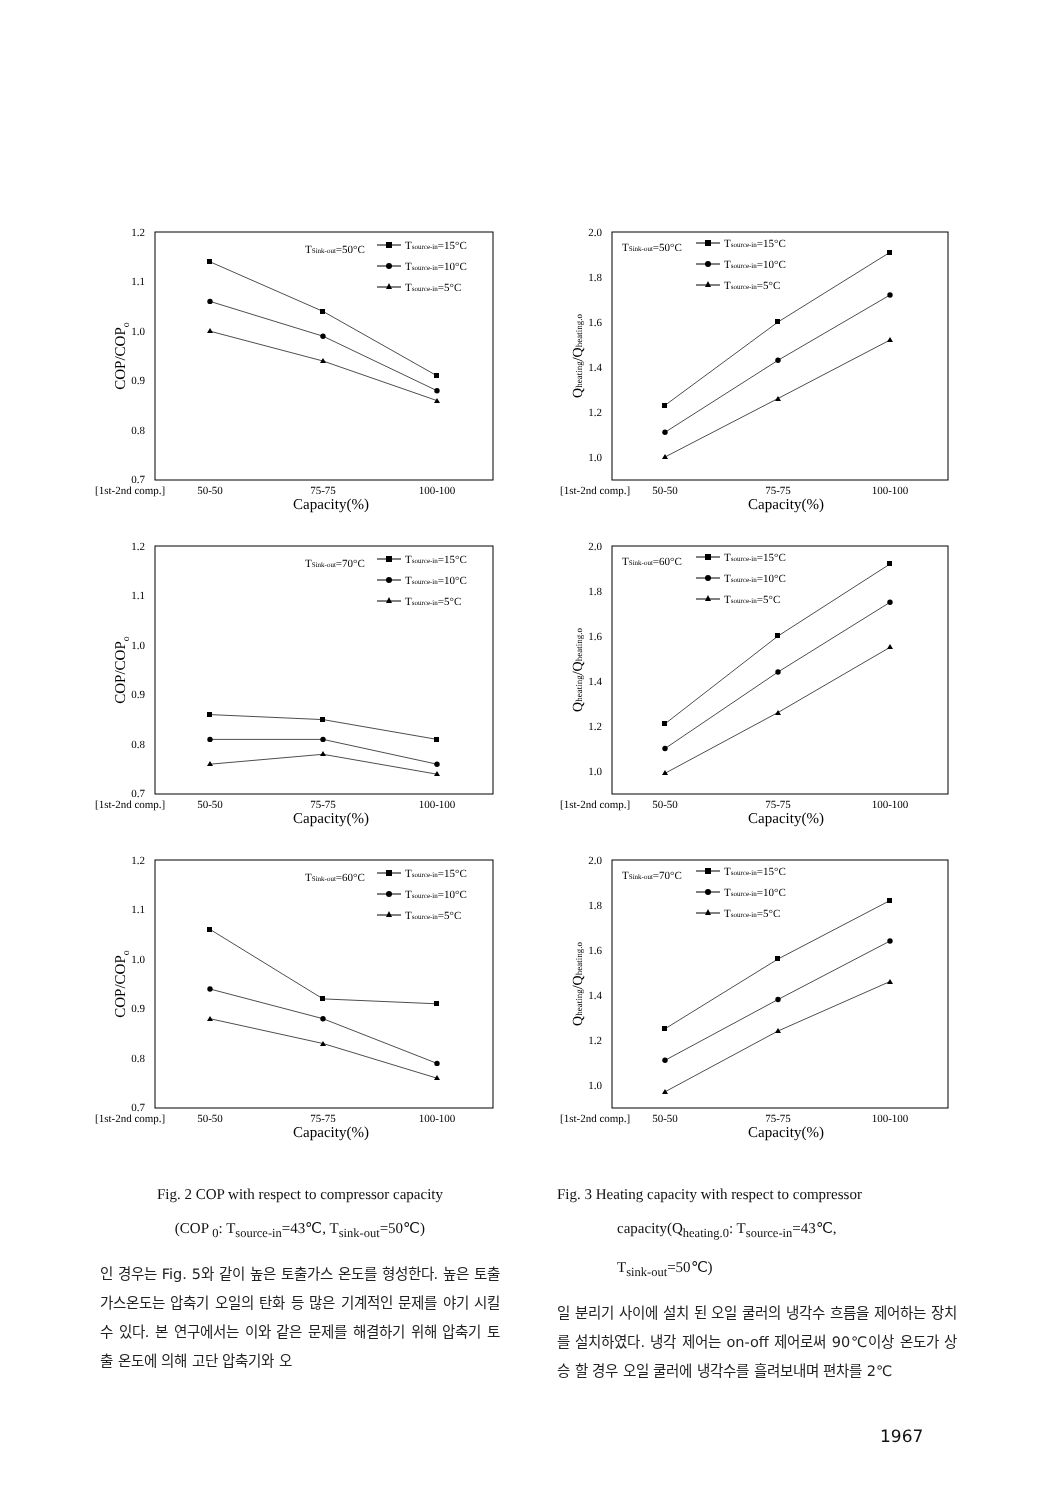1.2
1.1
1.0
0.9
0.8
0.7
[1st-2nd comp.]
50-50
75-75
100-100
Capacity(%)
COP/COPo
TSink-out=50°C
Tsource-in=15°C
Tsource-in=10°C
Tsource-in=5°C
2.0
1.8
1.6
1.4
1.2
1.0
[1st-2nd comp.]
50-50
75-75
100-100
Capacity(%)
Qheating/Qheating.o
TSink-out=50°C
Tsource-in=15°C
Tsource-in=10°C
Tsource-in=5°C
1.2
1.1
1.0
0.9
0.8
0.7
[1st-2nd comp.]
50-50
75-75
100-100
Capacity(%)
COP/COPo
TSink-out=70°C
Tsource-in=15°C
Tsource-in=10°C
Tsource-in=5°C
2.0
1.8
1.6
1.4
1.2
1.0
[1st-2nd comp.]
50-50
75-75
100-100
Capacity(%)
Qheating/Qheating.o
TSink-out=60°C
Tsource-in=15°C
Tsource-in=10°C
Tsource-in=5°C
1.2
1.1
1.0
0.9
0.8
0.7
[1st-2nd comp.]
50-50
75-75
100-100
Capacity(%)
COP/COPo
TSink-out=60°C
Tsource-in=15°C
Tsource-in=10°C
Tsource-in=5°C
2.0
1.8
1.6
1.4
1.2
1.0
[1st-2nd comp.]
50-50
75-75
100-100
Capacity(%)
Qheating/Qheating.o
TSink-out=70°C
Tsource-in=15°C
Tsource-in=10°C
Tsource-in=5°C
Fig. 2 COP with respect to compressor capacity
(COP <sub>0</sub>: T<sub>source-in</sub>=43℃, T<sub>sink-out</sub>=50℃)
인 경우는 Fig. 5와 같이 높은 토출가스 온도를 형성한다. 높은 토출가스온도는 압축기 오일의 탄화 등 많은 기계적인 문제를 야기 시킬 수 있다. 본 연구에서는 이와 같은 문제를 해결하기 위해 압축기 토출 온도에 의해 고단 압축기와 오
Fig. 3 Heating capacity with respect to compressor
capacity(Q<sub>heating.0</sub>: T<sub>source-in</sub>=43℃,
T<sub>sink-out</sub>=50℃)
일 분리기 사이에 설치 된 오일 쿨러의 냉각수 흐름을 제어하는 장치를 설치하였다. 냉각 제어는 on-off 제어로써 90℃이상 온도가 상승 할 경우 오일 쿨러에 냉각수를 흘려보내며 편차를 2℃
1967